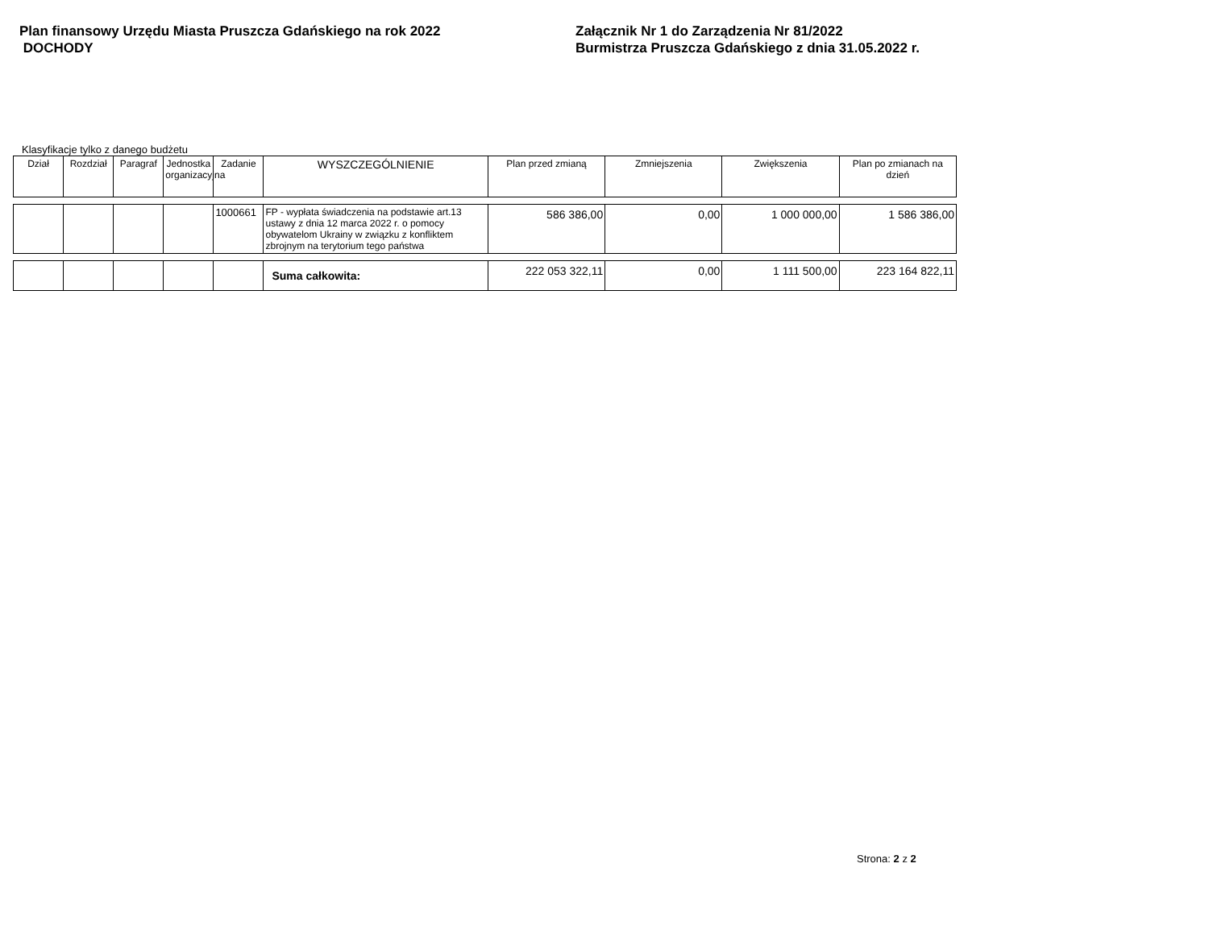Plan finansowy Urzędu Miasta Pruszcza Gdańskiego na rok 2022
DOCHODY
Załącznik Nr 1 do Zarządzenia Nr 81/2022
Burmistrza Pruszcza Gdańskiego z dnia 31.05.2022 r.
Klasyfikacje tylko z danego budżetu
| Dział | Rozdział | Paragraf | Jednostka organizacyjna | Zadanie | WYSZCZEGÓLNIENIE | Plan przed zmianą | Zmniejszenia | Zwiększenia | Plan po zmianach na dzień |
| --- | --- | --- | --- | --- | --- | --- | --- | --- | --- |
| | | | | 1000661 | FP - wypłata świadczenia na podstawie art.13 ustawy z dnia 12 marca 2022 r. o pomocy obywatelom Ukrainy w związku z konfliktem zbrojnym na terytorium tego państwa | 586 386,00 | 0,00 | 1 000 000,00 | 1 586 386,00 |
| | | | | | Suma całkowita: | 222 053 322,11 | 0,00 | 1 111 500,00 | 223 164 822,11 |
Strona: 2 z 2